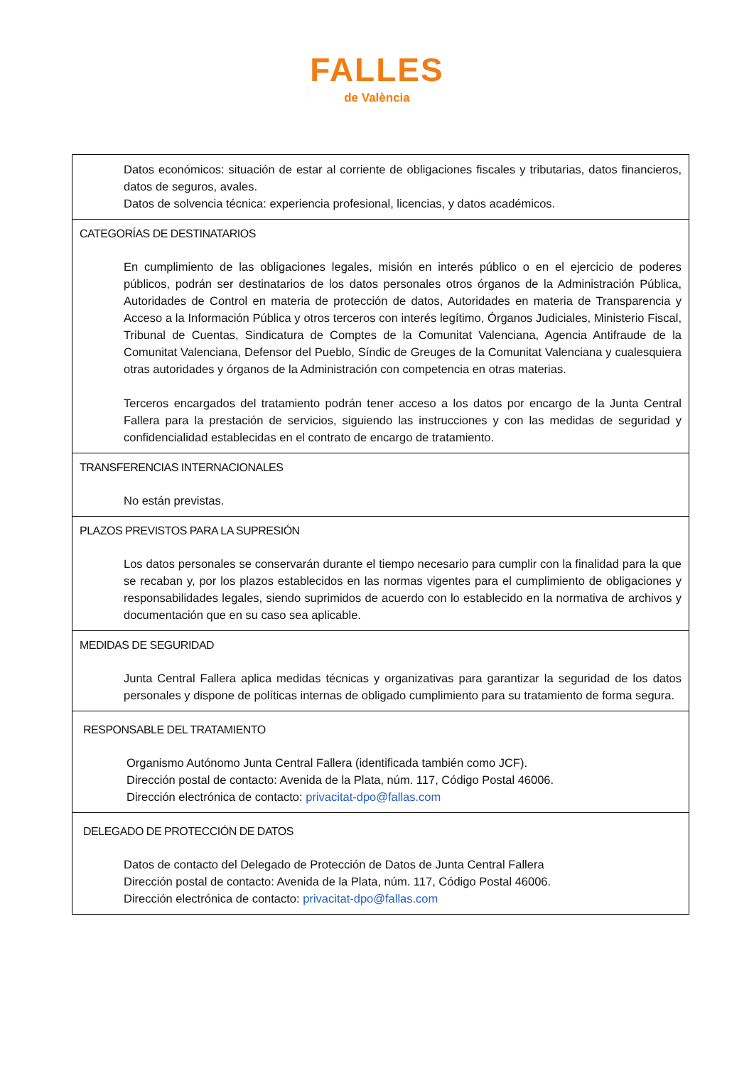FALLES
de València
| Datos económicos: situación de estar al corriente de obligaciones fiscales y tributarias, datos financieros, datos de seguros, avales. Datos de solvencia técnica: experiencia profesional, licencias, y datos académicos. |
| CATEGORÍAS DE DESTINATARIOS En cumplimiento de las obligaciones legales, misión en interés público o en el ejercicio de poderes públicos, podrán ser destinatarios de los datos personales otros órganos de la Administración Pública, Autoridades de Control en materia de protección de datos, Autoridades en materia de Transparencia y Acceso a la Información Pública y otros terceros con interés legítimo, Órganos Judiciales, Ministerio Fiscal, Tribunal de Cuentas, Sindicatura de Comptes de la Comunitat Valenciana, Agencia Antifraude de la Comunitat Valenciana, Defensor del Pueblo, Síndic de Greuges de la Comunitat Valenciana y cualesquiera otras autoridades y órganos de la Administración con competencia en otras materias. Terceros encargados del tratamiento podrán tener acceso a los datos por encargo de la Junta Central Fallera para la prestación de servicios, siguiendo las instrucciones y con las medidas de seguridad y confidencialidad establecidas en el contrato de encargo de tratamiento. |
| TRANSFERENCIAS INTERNACIONALES No están previstas. |
| PLAZOS PREVISTOS PARA LA SUPRESIÓN Los datos personales se conservarán durante el tiempo necesario para cumplir con la finalidad para la que se recaban y, por los plazos establecidos en las normas vigentes para el cumplimiento de obligaciones y responsabilidades legales, siendo suprimidos de acuerdo con lo establecido en la normativa de archivos y documentación que en su caso sea aplicable. |
| MEDIDAS DE SEGURIDAD Junta Central Fallera aplica medidas técnicas y organizativas para garantizar la seguridad de los datos personales y dispone de políticas internas de obligado cumplimiento para su tratamiento de forma segura. |
| RESPONSABLE DEL TRATAMIENTO Organismo Autónomo Junta Central Fallera (identificada también como JCF). Dirección postal de contacto: Avenida de la Plata, núm. 117, Código Postal 46006. Dirección electrónica de contacto: privacitat-dpo@fallas.com |
| DELEGADO DE PROTECCIÓN DE DATOS Datos de contacto del Delegado de Protección de Datos de Junta Central Fallera Dirección postal de contacto: Avenida de la Plata, núm. 117, Código Postal 46006. Dirección electrónica de contacto: privacitat-dpo@fallas.com |